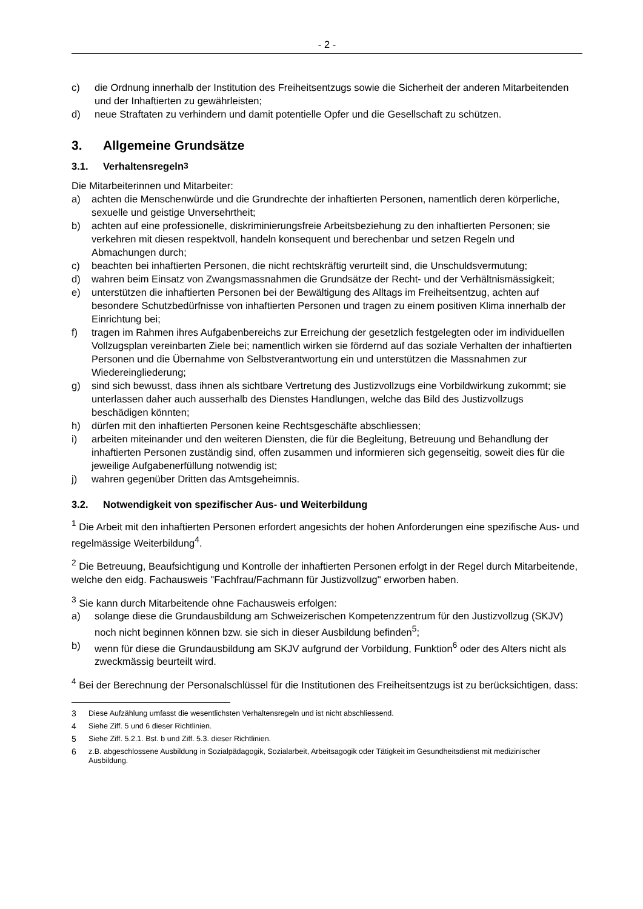- 2 -
c) die Ordnung innerhalb der Institution des Freiheitsentzugs sowie die Sicherheit der anderen Mitarbeitenden und der Inhaftierten zu gewährleisten;
d) neue Straftaten zu verhindern und damit potentielle Opfer und die Gesellschaft zu schützen.
3. Allgemeine Grundsätze
3.1. Verhaltensregeln<sup>3</sup>
Die Mitarbeiterinnen und Mitarbeiter:
a) achten die Menschenwürde und die Grundrechte der inhaftierten Personen, namentlich deren körperliche, sexuelle und geistige Unversehrtheit;
b) achten auf eine professionelle, diskriminierungsfreie Arbeitsbeziehung zu den inhaftierten Personen; sie verkehren mit diesen respektvoll, handeln konsequent und berechenbar und setzen Regeln und Abmachungen durch;
c) beachten bei inhaftierten Personen, die nicht rechtskräftig verurteilt sind, die Unschuldsvermutung;
d) wahren beim Einsatz von Zwangsmassnahmen die Grundsätze der Recht- und der Verhältnismässigkeit;
e) unterstützen die inhaftierten Personen bei der Bewältigung des Alltags im Freiheitsentzug, achten auf besondere Schutzbedürfnisse von inhaftierten Personen und tragen zu einem positiven Klima innerhalb der Einrichtung bei;
f) tragen im Rahmen ihres Aufgabenbereichs zur Erreichung der gesetzlich festgelegten oder im individuellen Vollzugsplan vereinbarten Ziele bei; namentlich wirken sie fördernd auf das soziale Verhalten der inhaftierten Personen und die Übernahme von Selbstverantwortung ein und unterstützen die Massnahmen zur Wiedereingliederung;
g) sind sich bewusst, dass ihnen als sichtbare Vertretung des Justizvollzugs eine Vorbildwirkung zukommt; sie unterlassen daher auch ausserhalb des Dienstes Handlungen, welche das Bild des Justizvollzugs beschädigen könnten;
h) dürfen mit den inhaftierten Personen keine Rechtsgeschäfte abschliessen;
i) arbeiten miteinander und den weiteren Diensten, die für die Begleitung, Betreuung und Behandlung der inhaftierten Personen zuständig sind, offen zusammen und informieren sich gegenseitig, soweit dies für die jeweilige Aufgabenerfüllung notwendig ist;
j) wahren gegenüber Dritten das Amtsgeheimnis.
3.2. Notwendigkeit von spezifischer Aus- und Weiterbildung
<sup>1</sup> Die Arbeit mit den inhaftierten Personen erfordert angesichts der hohen Anforderungen eine spezifische Aus- und regelmässige Weiterbildung<sup>4</sup>.
<sup>2</sup> Die Betreuung, Beaufsichtigung und Kontrolle der inhaftierten Personen erfolgt in der Regel durch Mitarbeitende, welche den eidg. Fachausweis "Fachfrau/Fachmann für Justizvollzug" erworben haben.
<sup>3</sup> Sie kann durch Mitarbeitende ohne Fachausweis erfolgen:
a) solange diese die Grundausbildung am Schweizerischen Kompetenzzentrum für den Justizvollzug (SKJV) noch nicht beginnen können bzw. sie sich in dieser Ausbildung befinden<sup>5</sup>;
b) wenn für diese die Grundausbildung am SKJV aufgrund der Vorbildung, Funktion<sup>6</sup> oder des Alters nicht als zweckmässig beurteilt wird.
<sup>4</sup> Bei der Berechnung der Personalschlüssel für die Institutionen des Freiheitsentzugs ist zu berücksichtigen, dass:
3 Diese Aufzählung umfasst die wesentlichsten Verhaltensregeln und ist nicht abschliessend.
4 Siehe Ziff. 5 und 6 dieser Richtlinien.
5 Siehe Ziff. 5.2.1. Bst. b und Ziff. 5.3. dieser Richtlinien.
6 z.B. abgeschlossene Ausbildung in Sozialpädagogik, Sozialarbeit, Arbeitsagogik oder Tätigkeit im Gesundheitsdienst mit medizinischer Ausbildung.